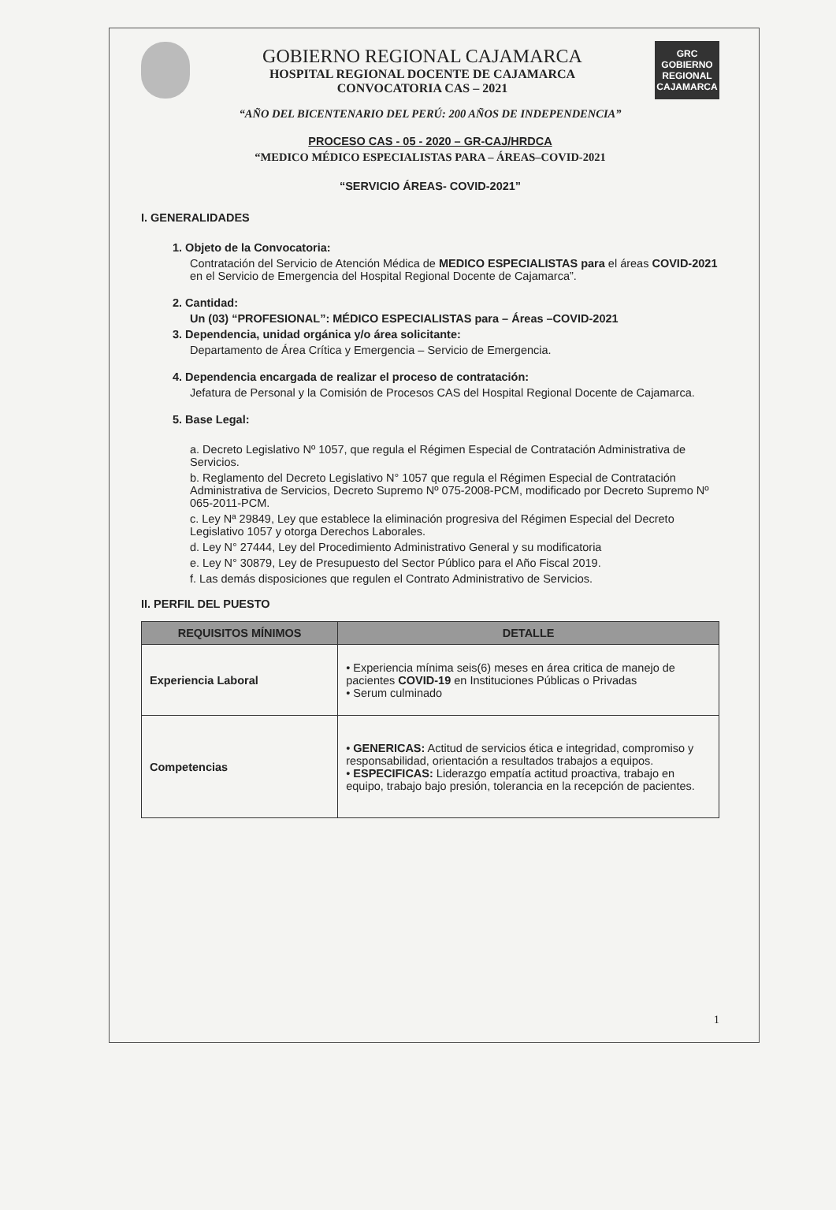GOBIERNO REGIONAL CAJAMARCA
HOSPITAL REGIONAL DOCENTE DE CAJAMARCA
CONVOCATORIA CAS – 2021
GRC
GOBIERNO REGIONAL CAJAMARCA
“AÑO DEL BICENTENARIO DEL PERÚ: 200 AÑOS DE INDEPENDENCIA”
PROCESO CAS - 05 - 2020 – GR-CAJ/HRDCA
“MEDICO MÉDICO ESPECIALISTAS PARA – ÁREAS–COVID-2021
“SERVICIO ÁREAS- COVID-2021”
I. GENERALIDADES
1. Objeto de la Convocatoria:
Contratación del Servicio de Atención Médica de MEDICO ESPECIALISTAS para el áreas COVID-2021 en el Servicio de Emergencia del Hospital Regional Docente de Cajamarca”.
2. Cantidad:
Un (03) “PROFESIONAL”: MÉDICO ESPECIALISTAS para – Áreas –COVID-2021
3. Dependencia, unidad orgánica y/o área solicitante:
Departamento de Área Crítica y Emergencia – Servicio de Emergencia.
4. Dependencia encargada de realizar el proceso de contratación:
Jefatura de Personal y la Comisión de Procesos CAS del Hospital Regional Docente de Cajamarca.
5. Base Legal:
a. Decreto Legislativo Nº 1057, que regula el Régimen Especial de Contratación Administrativa de Servicios.
b. Reglamento del Decreto Legislativo N° 1057 que regula el Régimen Especial de Contratación Administrativa de Servicios, Decreto Supremo Nº 075-2008-PCM, modificado por Decreto Supremo Nº 065-2011-PCM.
c. Ley Nª 29849, Ley que establece la eliminación progresiva del Régimen Especial del Decreto Legislativo 1057 y otorga Derechos Laborales.
d. Ley N° 27444, Ley del Procedimiento Administrativo General y su modificatoria
e. Ley N° 30879, Ley de Presupuesto del Sector Público para el Año Fiscal 2019.
f. Las demás disposiciones que regulen el Contrato Administrativo de Servicios.
II. PERFIL DEL PUESTO
| REQUISITOS MÍNIMOS | DETALLE |
| --- | --- |
| Experiencia Laboral | • Experiencia mínima seis(6) meses en área critica de manejo de pacientes COVID-19 en Instituciones Públicas o Privadas • Serum culminado |
| Competencias | • GENERICAS: Actitud de servicios ética e integridad, compromiso y responsabilidad, orientación a resultados trabajos a equipos. • ESPECIFICAS: Liderazgo empatía actitud proactiva, trabajo en equipo, trabajo bajo presión, tolerancia en la recepción de pacientes. |
1